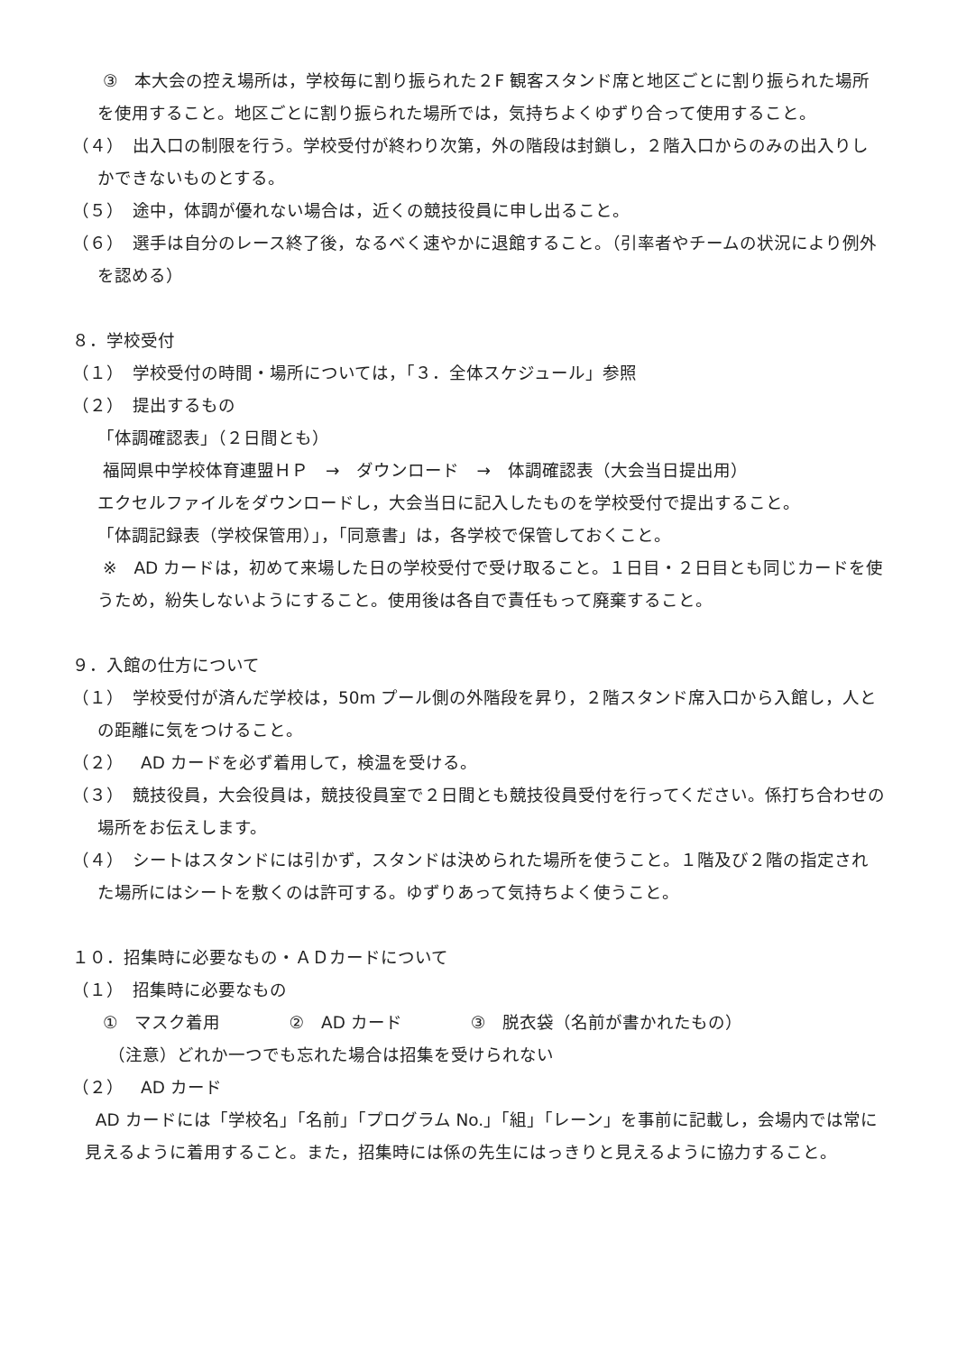③　本大会の控え場所は，学校毎に割り振られた２F 観客スタンド席と地区ごとに割り振られた場所を使用すること。地区ごとに割り振られた場所では，気持ちよくゆずり合って使用すること。
（４）　出入口の制限を行う。学校受付が終わり次第，外の階段は封鎖し，２階入口からのみの出入りしかできないものとする。
（５）　途中，体調が優れない場合は，近くの競技役員に申し出ること。
（６）　選手は自分のレース終了後，なるべく速やかに退館すること。（引率者やチームの状況により例外を認める）
８．学校受付
（１）　学校受付の時間・場所については，「３．全体スケジュール」参照
（２）　提出するもの
「体調確認表」（２日間とも）
福岡県中学校体育連盟ＨＰ　→　ダウンロード　→　体調確認表（大会当日提出用）
エクセルファイルをダウンロードし，大会当日に記入したものを学校受付で提出すること。
「体調記録表（学校保管用）」，「同意書」は，各学校で保管しておくこと。
※　AD カードは，初めて来場した日の学校受付で受け取ること。１日目・２日目とも同じカードを使うため，紛失しないようにすること。使用後は各自で責任もって廃棄すること。
９．入館の仕方について
（１）　学校受付が済んだ学校は，50m プール側の外階段を昇り，２階スタンド席入口から入館し，人との距離に気をつけること。
（２）　AD カードを必ず着用して，検温を受ける。
（３）　競技役員，大会役員は，競技役員室で２日間とも競技役員受付を行ってください。係打ち合わせの場所をお伝えします。
（４）　シートはスタンドには引かず，スタンドは決められた場所を使うこと。１階及び２階の指定された場所にはシートを敷くのは許可する。ゆずりあって気持ちよく使うこと。
１０．招集時に必要なもの・ＡＤカードについて
（１）　招集時に必要なもの
①　マスク着用　　　　②　AD カード　　　　③　脱衣袋（名前が書かれたもの）
（注意）どれか一つでも忘れた場合は招集を受けられない
（２）　AD カード
AD カードには「学校名」「名前」「プログラム No.」「組」「レーン」を事前に記載し，会場内では常に見えるように着用すること。また，招集時には係の先生にはっきりと見えるように協力すること。